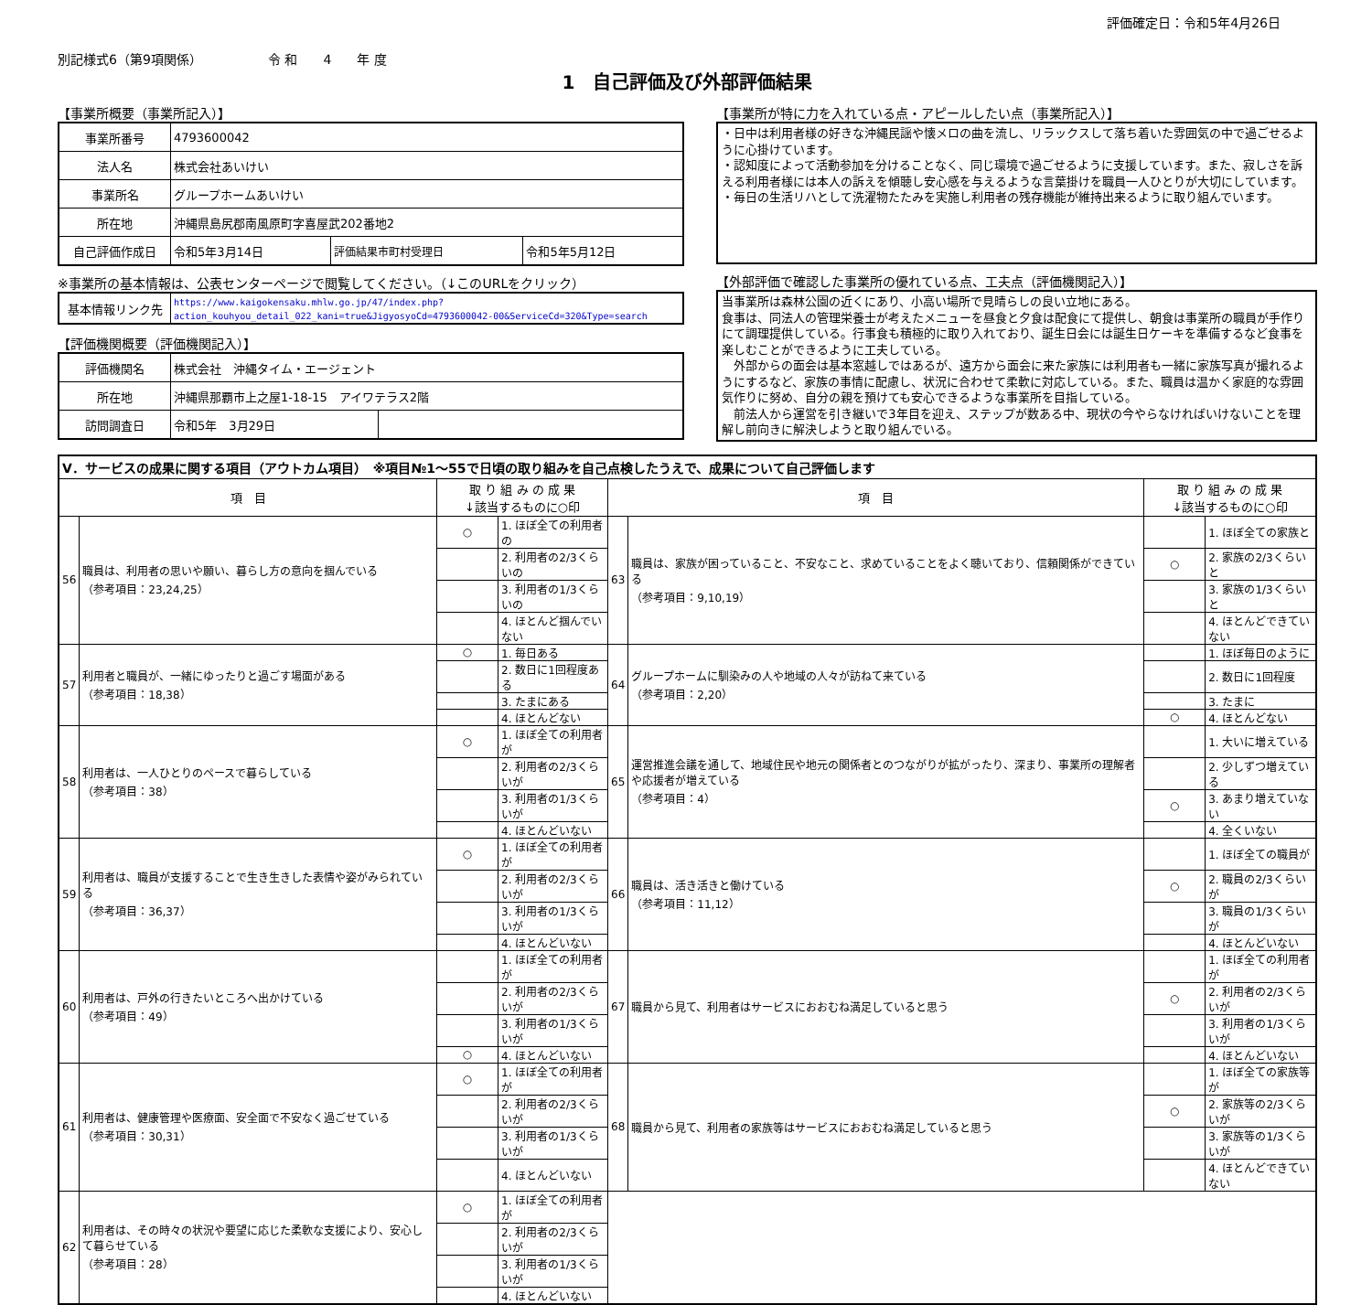評価確定日：令和5年4月26日
別記様式6（第9項関係） 令 和　　4　　年 度
1　自己評価及び外部評価結果
【事業所概要（事業所記入）】
| 事業所番号 | 4793600042 | | |
| 法人名 | 株式会社あいけい | | |
| 事業所名 | グループホームあいけい | | |
| 所在地 | 沖縄県島尻郡南風原町字喜屋武202番地2 | | |
| 自己評価作成日 | 令和5年3月14日 | 評価結果市町村受理日 | 令和5年5月12日 |
※事業所の基本情報は、公表センターページで閲覧してください。（↓このURLをクリック）
| 基本情報リンク先 | https://www.kaigokensaku.mhlw.go.jp/47/index.php?action_kouhyou_detail_022_kani=true&JigyosyoCd=4793600042-00&ServiceCd=320&Type=search |
【評価機関概要（評価機関記入）】
| 評価機関名 | 株式会社 沖縄タイム・エージェント | |
| 所在地 | 沖縄県那覇市上之屋1-18-15 アイワテラス2階 | |
| 訪問調査日 | 令和5年 3月29日 | |
【事業所が特に力を入れている点・アピールしたい点（事業所記入）】
・日中は利用者様の好きな沖縄民謡や懐メロの曲を流し、リラックスして落ち着いた雰囲気の中で過ごせるように心掛けています。
・認知度によって活動参加を分けることなく、同じ環境で過ごせるように支援しています。また、寂しさを訴える利用者様には本人の訴えを傾聴し安心感を与えるような言葉掛けを職員一人ひとりが大切にしています。
・毎日の生活リハとして洗濯物たたみを実施し利用者の残存機能が維持出来るように取り組んでいます。
【外部評価で確認した事業所の優れている点、工夫点（評価機関記入）】
当事業所は森林公園の近くにあり、小高い場所で見晴らしの良い立地にある。
食事は、同法人の管理栄養士が考えたメニューを昼食と夕食は配食にて提供し、朝食は事業所の職員が手作りにて調理提供している。行事食も積極的に取り入れており、誕生日会には誕生日ケーキを準備するなど食事を楽しむことができるように工夫している。
　外部からの面会は基本窓越しではあるが、遠方から面会に来た家族には利用者も一緒に家族写真が撮れるようにするなど、家族の事情に配慮し、状況に合わせて柔軟に対応している。また、職員は温かく家庭的な雰囲気作りに努め、自分の親を預けても安心できるような事業所を目指している。
　前法人から運営を引き継いで3年目を迎え、ステップが数ある中、現状の今やらなければいけないことを理解し前向きに解決しようと取り組んでいる。
| Ⅴ．サービスの成果に関する項目（アウトカム項目） ※項目№1～55で日頃の取り組みを自己点検したうえで、成果について自己評価します | | | | | | | |
| 項 目 | | 取 り 組 み の 成 果 ↓該当するものに○印 | | 項 目 | | 取 り 組 み の 成 果 ↓該当するものに○印 | |
| 56 | 職員は、利用者の思いや願い、暮らし方の意向を掴んでいる （参考項目：23,24,25） | ○ | 1. ほぼ全ての利用者の | 63 | 職員は、家族が困っていること、不安なこと、求めていることをよく聴いており、信頼関係ができている （参考項目：9,10,19） | | 1. ほぼ全ての家族と |
| | | | 2. 利用者の2/3くらいの | | | ○ | 2. 家族の2/3くらいと |
| | | | 3. 利用者の1/3くらいの | | | | 3. 家族の1/3くらいと |
| | | | 4. ほとんど掴んでいない | | | | 4. ほとんどできていない |
| 57 | 利用者と職員が、一緒にゆったりと過ごす場面がある （参考項目：18,38） | ○ | 1. 毎日ある | 64 | グループホームに馴染みの人や地域の人々が訪ねて来ている （参考項目：2,20） | | 1. ほぼ毎日のように |
| | | | 2. 数日に1回程度ある | | | | 2. 数日に1回程度 |
| | | | 3. たまにある | | | | 3. たまに |
| | | | 4. ほとんどない | | | ○ | 4. ほとんどない |
| 58 | 利用者は、一人ひとりのペースで暮らしている （参考項目：38） | ○ | 1. ほぼ全ての利用者が | 65 | 運営推進会議を通して、地域住民や地元の関係者とのつながりが拡がったり、深まり、事業所の理解者や応援者が増えている （参考項目：4） | | 1. 大いに増えている |
| | | | 2. 利用者の2/3くらいが | | | | 2. 少しずつ増えている |
| | | | 3. 利用者の1/3くらいが | | | ○ | 3. あまり増えていない |
| | | | 4. ほとんどいない | | | | 4. 全くいない |
| 59 | 利用者は、職員が支援することで生き生きした表情や姿がみられている （参考項目：36,37） | ○ | 1. ほぼ全ての利用者が | 66 | 職員は、活き活きと働けている （参考項目：11,12） | | 1. ほぼ全ての職員が |
| | | | 2. 利用者の2/3くらいが | | | ○ | 2. 職員の2/3くらいが |
| | | | 3. 利用者の1/3くらいが | | | | 3. 職員の1/3くらいが |
| | | | 4. ほとんどいない | | | | 4. ほとんどいない |
| 60 | 利用者は、戸外の行きたいところへ出かけている （参考項目：49） | | 1. ほぼ全ての利用者が | 67 | 職員から見て、利用者はサービスにおおむね満足していると思う | | 1. ほぼ全ての利用者が |
| | | | 2. 利用者の2/3くらいが | | | ○ | 2. 利用者の2/3くらいが |
| | | | 3. 利用者の1/3くらいが | | | | 3. 利用者の1/3くらいが |
| | | ○ | 4. ほとんどいない | | | | 4. ほとんどいない |
| 61 | 利用者は、健康管理や医療面、安全面で不安なく過ごせている （参考項目：30,31） | ○ | 1. ほぼ全ての利用者が | 68 | 職員から見て、利用者の家族等はサービスにおおむね満足していると思う | | 1. ほぼ全ての家族等が |
| | | | 2. 利用者の2/3くらいが | | | ○ | 2. 家族等の2/3くらいが |
| | | | 3. 利用者の1/3くらいが | | | | 3. 家族等の1/3くらいが |
| | | | 4. ほとんどいない | | | | 4. ほとんどできていない |
| 62 | 利用者は、その時々の状況や要望に応じた柔軟な支援により、安心して暮らせている （参考項目：28） | ○ | 1. ほぼ全ての利用者が | | | | |
| | | | 2. 利用者の2/3くらいが | | | | |
| | | | 3. 利用者の1/3くらいが | | | | |
| | | | 4. ほとんどいない | | | | |